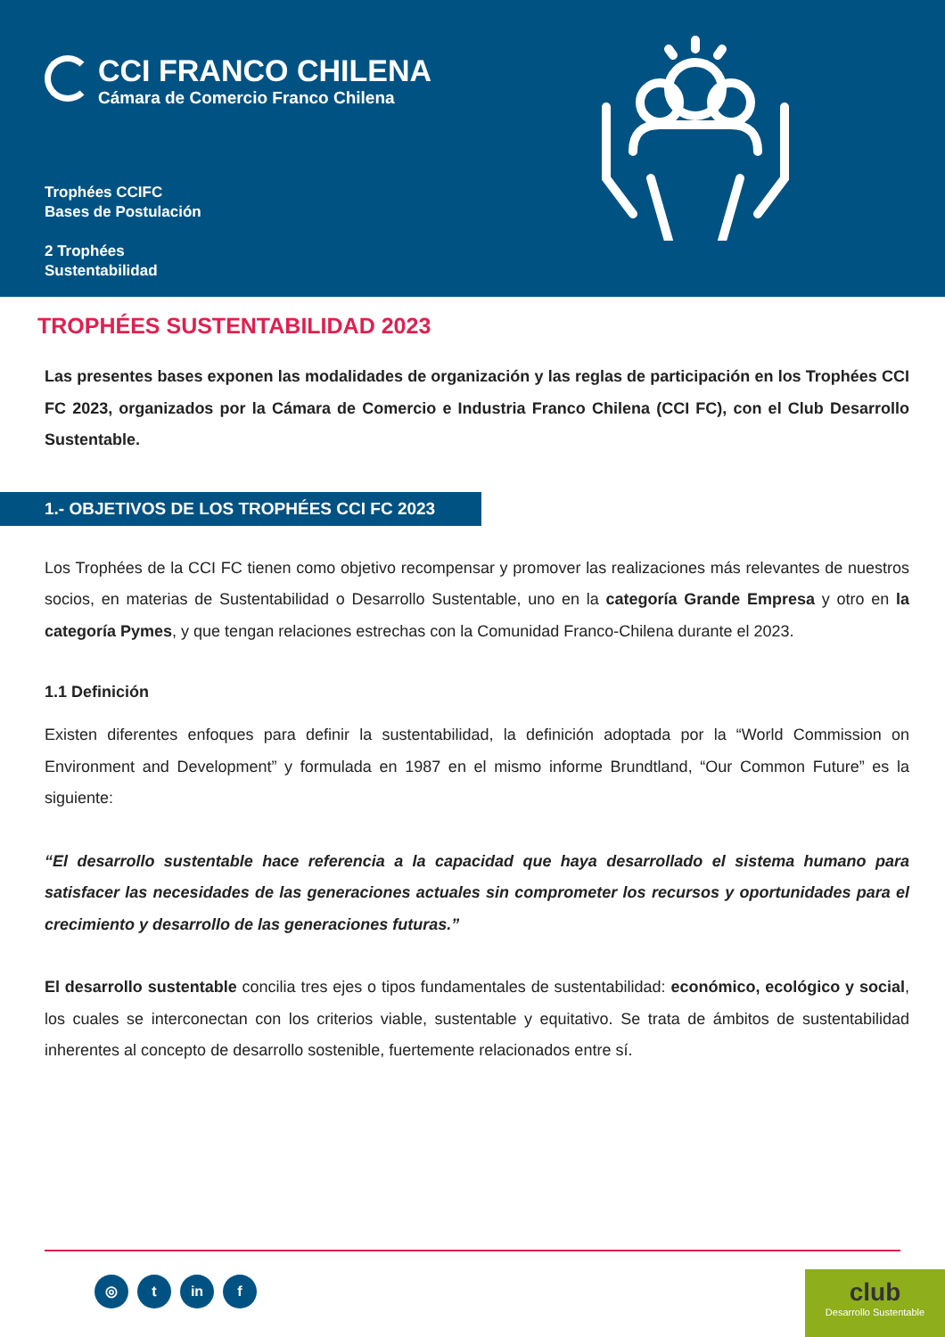CCI FRANCO CHILENA
Cámara de Comercio Franco Chilena
Trophées CCIFC
Bases de Postulación
2 Trophées
Sustentabilidad
TROPHÉES SUSTENTABILIDAD 2023
Las presentes bases exponen las modalidades de organización y las reglas de participación en los Trophées CCI FC 2023, organizados por la Cámara de Comercio e Industria Franco Chilena (CCI FC), con el Club Desarrollo Sustentable.
1.- OBJETIVOS DE LOS TROPHÉES CCI FC 2023
Los Trophées de la CCI FC tienen como objetivo recompensar y promover las realizaciones más relevantes de nuestros socios, en materias de Sustentabilidad o Desarrollo Sustentable, uno en la categoría Grande Empresa y otro en la categoría Pymes, y que tengan relaciones estrechas con la Comunidad Franco-Chilena durante el 2023.
1.1 Definición
Existen diferentes enfoques para definir la sustentabilidad, la definición adoptada por la “World Commission on Environment and Development” y formulada en 1987 en el mismo informe Brundtland, “Our Common Future” es la siguiente:
“El desarrollo sustentable hace referencia a la capacidad que haya desarrollado el sistema humano para satisfacer las necesidades de las generaciones actuales sin comprometer los recursos y oportunidades para el crecimiento y desarrollo de las generaciones futuras.”
El desarrollo sustentable concilia tres ejes o tipos fundamentales de sustentabilidad: económico, ecológico y social, los cuales se interconectan con los criterios viable, sustentable y equitativo. Se trata de ámbitos de sustentabilidad inherentes al concepto de desarrollo sostenible, fuertemente relacionados entre sí.
◎ t in f
club
Desarrollo Sustentable